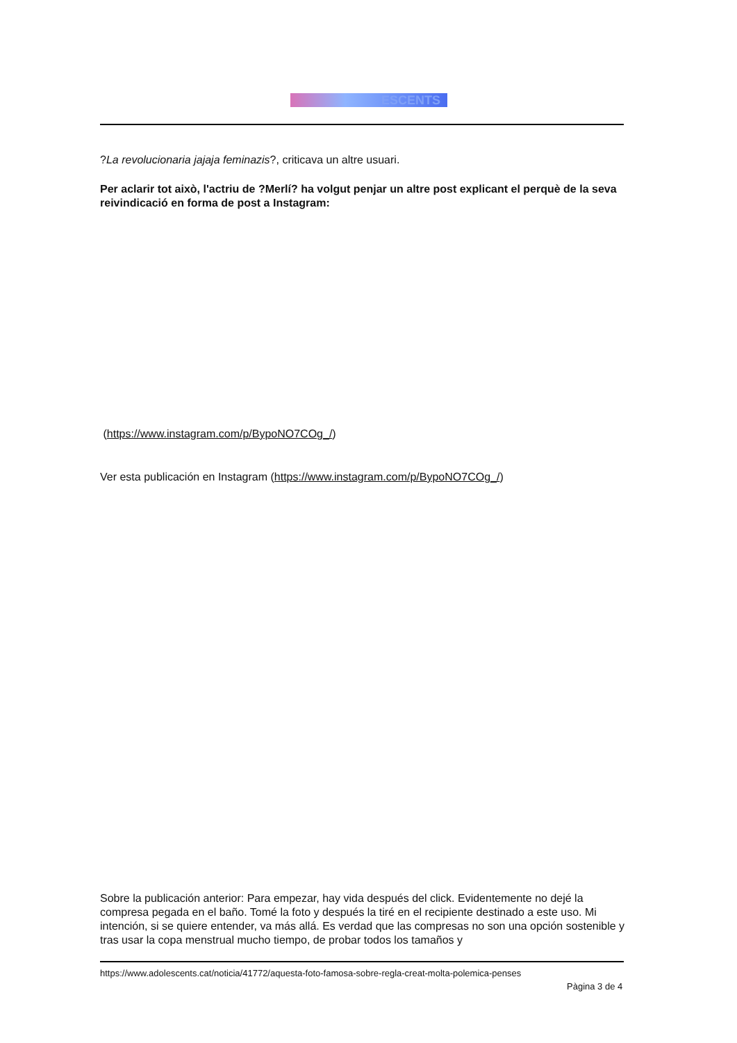ESCENTS
?La revolucionaria jajaja feminazis?, criticava un altre usuari.
Per aclarir tot això, l'actriu de ?Merlí? ha volgut penjar un altre post explicant el perquè de la seva reivindicació en forma de post a Instagram:
(https://www.instagram.com/p/BypoNO7COg_/)
Ver esta publicación en Instagram (https://www.instagram.com/p/BypoNO7COg_/)
Sobre la publicación anterior: Para empezar, hay vida después del click. Evidentemente no dejé la compresa pegada en el baño. Tomé la foto y después la tiré en el recipiente destinado a este uso. Mi intención, si se quiere entender, va más allá. Es verdad que las compresas no son una opción sostenible y tras usar la copa menstrual mucho tiempo, de probar todos los tamaños y
https://www.adolescents.cat/noticia/41772/aquesta-foto-famosa-sobre-regla-creat-molta-polemica-penses
Pàgina 3 de 4